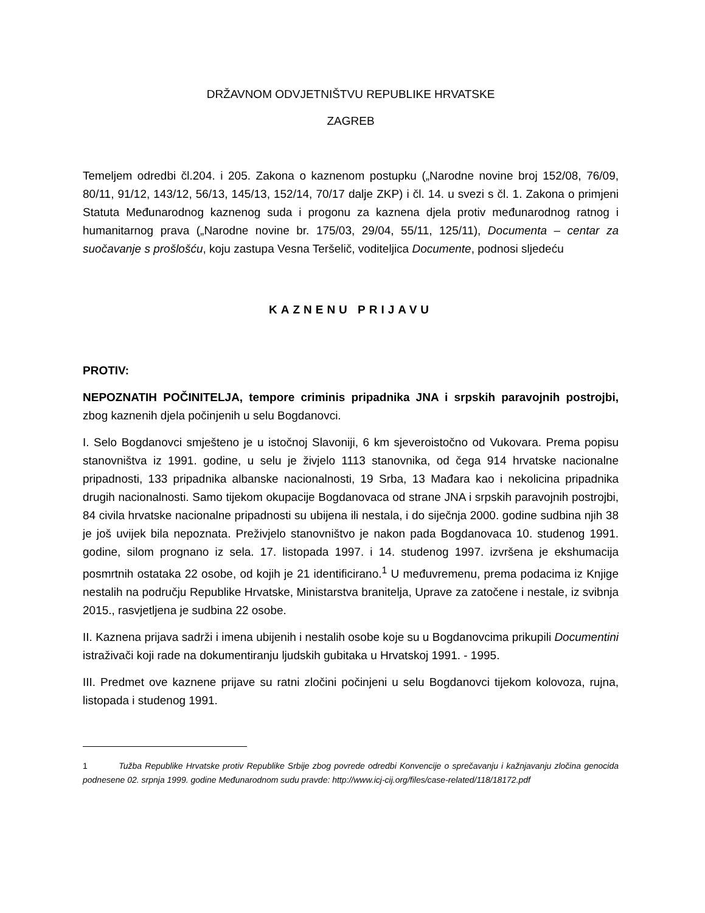DRŽAVNOM ODVJETNIŠTVU REPUBLIKE HRVATSKE
ZAGREB
Temeljem odredbi čl.204. i 205. Zakona o kaznenom postupku („Narodne novine broj 152/08, 76/09, 80/11, 91/12, 143/12, 56/13, 145/13, 152/14, 70/17 dalje ZKP) i čl. 14. u svezi s čl. 1. Zakona o primjeni Statuta Međunarodnog kaznenog suda i progonu za kaznena djela protiv međunarodnog ratnog i humanitarnog prava („Narodne novine br. 175/03, 29/04, 55/11, 125/11), Documenta – centar za suočavanje s prošlošću, koju zastupa Vesna Teršelič, voditeljica Documente, podnosi sljedeću
KAZNENU PRIJAVU
PROTIV:
NEPOZNATIH POČINITELJA, tempore criminis pripadnika JNA i srpskih paravojnih postrojbi, zbog kaznenih djela počinjenih u selu Bogdanovci.
I. Selo Bogdanovci smješteno je u istočnoj Slavoniji, 6 km sjeveroistočno od Vukovara. Prema popisu stanovništva iz 1991. godine, u selu je živjelo 1113 stanovnika, od čega 914 hrvatske nacionalne pripadnosti, 133 pripadnika albanske nacionalnosti, 19 Srba, 13 Mađara kao i nekolicina pripadnika drugih nacionalnosti. Samo tijekom okupacije Bogdanovaca od strane JNA i srpskih paravojnih postrojbi, 84 civila hrvatske nacionalne pripadnosti su ubijena ili nestala, i do siječnja 2000. godine sudbina njih 38 je još uvijek bila nepoznata. Preživjelo stanovništvo je nakon pada Bogdanovaca 10. studenog 1991. godine, silom prognano iz sela. 17. listopada 1997. i 14. studenog 1997. izvršena je ekshumacija posmrtnih ostataka 22 osobe, od kojih je 21 identificirano.<sup>1</sup> U međuvremenu, prema podacima iz Knjige nestalih na području Republike Hrvatske, Ministarstva branitelja, Uprave za zatočene i nestale, iz svibnja 2015., rasvjetljena je sudbina 22 osobe.
II. Kaznena prijava sadrži i imena ubijenih i nestalih osobe koje su u Bogdanovcima prikupili Documentini istraživači koji rade na dokumentiranju ljudskih gubitaka u Hrvatskoj 1991. - 1995.
III. Predmet ove kaznene prijave su ratni zločini počinjeni u selu Bogdanovci tijekom kolovoza, rujna, listopada i studenog 1991.
1 Tužba Republike Hrvatske protiv Republike Srbije zbog povrede odredbi Konvencije o sprečavanju i kažnjavanju zločina genocida podnesene 02. srpnja 1999. godine Međunarodnom sudu pravde: http://www.icj-cij.org/files/case-related/118/18172.pdf